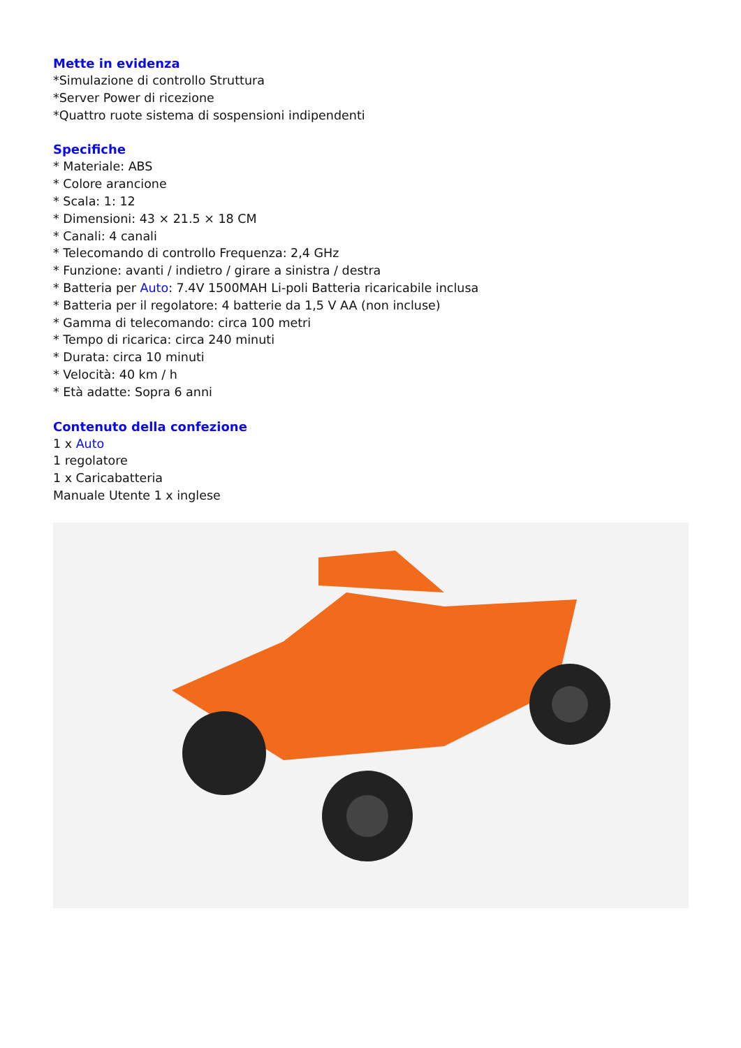Mette in evidenza
*Simulazione di controllo Struttura
*Server Power di ricezione
*Quattro ruote sistema di sospensioni indipendenti
Specifiche
* Materiale: ABS
* Colore arancione
* Scala: 1: 12
* Dimensioni: 43 × 21.5 × 18 CM
* Canali: 4 canali
* Telecomando di controllo Frequenza: 2,4 GHz
* Funzione: avanti / indietro / girare a sinistra / destra
* Batteria per Auto: 7.4V 1500MAH Li-poli Batteria ricaricabile inclusa
* Batteria per il regolatore: 4 batterie da 1,5 V AA (non incluse)
* Gamma di telecomando: circa 100 metri
* Tempo di ricarica: circa 240 minuti
* Durata: circa 10 minuti
* Velocità: 40 km / h
* Età adatte: Sopra 6 anni
Contenuto della confezione
1 x Auto
1 regolatore
1 x Caricabatteria
Manuale Utente 1 x inglese